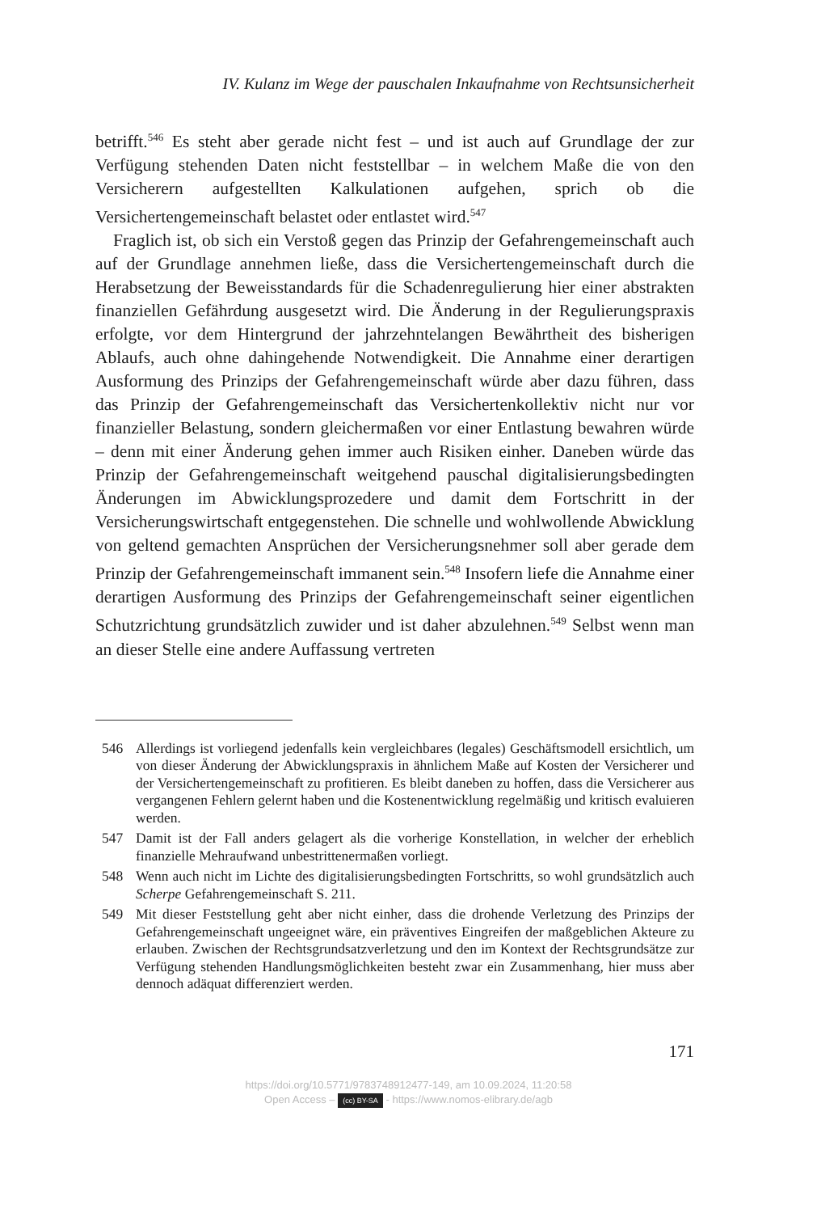IV. Kulanz im Wege der pauschalen Inkaufnahme von Rechtsunsicherheit
betrifft.<sup>546</sup> Es steht aber gerade nicht fest – und ist auch auf Grundlage der zur Verfügung stehenden Daten nicht feststellbar – in welchem Maße die von den Versicherern aufgestellten Kalkulationen aufgehen, sprich ob die Versichertengemeinschaft belastet oder entlastet wird.<sup>547</sup>
Fraglich ist, ob sich ein Verstoß gegen das Prinzip der Gefahrengemeinschaft auch auf der Grundlage annehmen ließe, dass die Versichertengemeinschaft durch die Herabsetzung der Beweisstandards für die Schadenregulierung hier einer abstrakten finanziellen Gefährdung ausgesetzt wird. Die Änderung in der Regulierungspraxis erfolgte, vor dem Hintergrund der jahrzehntelangen Bewährtheit des bisherigen Ablaufs, auch ohne dahingehende Notwendigkeit. Die Annahme einer derartigen Ausformung des Prinzips der Gefahrengemeinschaft würde aber dazu führen, dass das Prinzip der Gefahrengemeinschaft das Versichertenkollektiv nicht nur vor finanzieller Belastung, sondern gleichermaßen vor einer Entlastung bewahren würde – denn mit einer Änderung gehen immer auch Risiken einher. Daneben würde das Prinzip der Gefahrengemeinschaft weitgehend pauschal digitalisierungsbedingten Änderungen im Abwicklungsprozedere und damit dem Fortschritt in der Versicherungswirtschaft entgegenstehen. Die schnelle und wohlwollende Abwicklung von geltend gemachten Ansprüchen der Versicherungsnehmer soll aber gerade dem Prinzip der Gefahrengemeinschaft immanent sein.<sup>548</sup> Insofern liefe die Annahme einer derartigen Ausformung des Prinzips der Gefahrengemeinschaft seiner eigentlichen Schutzrichtung grundsätzlich zuwider und ist daher abzulehnen.<sup>549</sup> Selbst wenn man an dieser Stelle eine andere Auffassung vertreten
546 Allerdings ist vorliegend jedenfalls kein vergleichbares (legales) Geschäftsmodell ersichtlich, um von dieser Änderung der Abwicklungspraxis in ähnlichem Maße auf Kosten der Versicherer und der Versichertengemeinschaft zu profitieren. Es bleibt daneben zu hoffen, dass die Versicherer aus vergangenen Fehlern gelernt haben und die Kostenentwicklung regelmäßig und kritisch evaluieren werden.
547 Damit ist der Fall anders gelagert als die vorherige Konstellation, in welcher der erheblich finanzielle Mehraufwand unbestrittenermaßen vorliegt.
548 Wenn auch nicht im Lichte des digitalisierungsbedingten Fortschritts, so wohl grundsätzlich auch Scherpe Gefahrengemeinschaft S. 211.
549 Mit dieser Feststellung geht aber nicht einher, dass die drohende Verletzung des Prinzips der Gefahrengemeinschaft ungeeignet wäre, ein präventives Eingreifen der maßgeblichen Akteure zu erlauben. Zwischen der Rechtsgrundsatzverletzung und den im Kontext der Rechtsgrundsätze zur Verfügung stehenden Handlungsmöglichkeiten besteht zwar ein Zusammenhang, hier muss aber dennoch adäquat differenziert werden.
171
https://doi.org/10.5771/9783748912477-149, am 10.09.2024, 11:20:58
Open Access – (cc) BY-SA - https://www.nomos-elibrary.de/agb